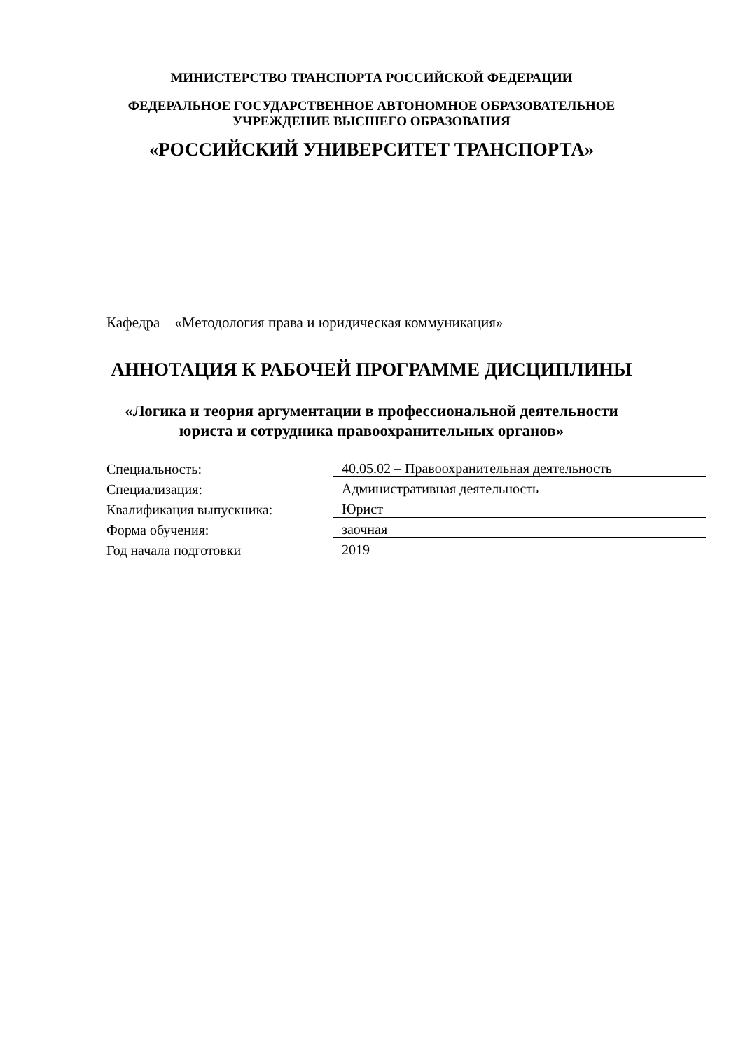МИНИСТЕРСТВО ТРАНСПОРТА РОССИЙСКОЙ ФЕДЕРАЦИИ
ФЕДЕРАЛЬНОЕ ГОСУДАРСТВЕННОЕ АВТОНОМНОЕ ОБРАЗОВАТЕЛЬНОЕ
УЧРЕЖДЕНИЕ ВЫСШЕГО ОБРАЗОВАНИЯ
«РОССИЙСКИЙ УНИВЕРСИТЕТ ТРАНСПОРТА»
Кафедра «Методология права и юридическая коммуникация»
АННОТАЦИЯ К РАБОЧЕЙ ПРОГРАММЕ ДИСЦИПЛИНЫ
«Логика и теория аргументации в профессиональной деятельности
юриста и сотрудника правоохранительных органов»
| Специальность: | 40.05.02 – Правоохранительная деятельность |
| Специализация: | Административная деятельность |
| Квалификация выпускника: | Юрист |
| Форма обучения: | заочная |
| Год начала подготовки | 2019 |